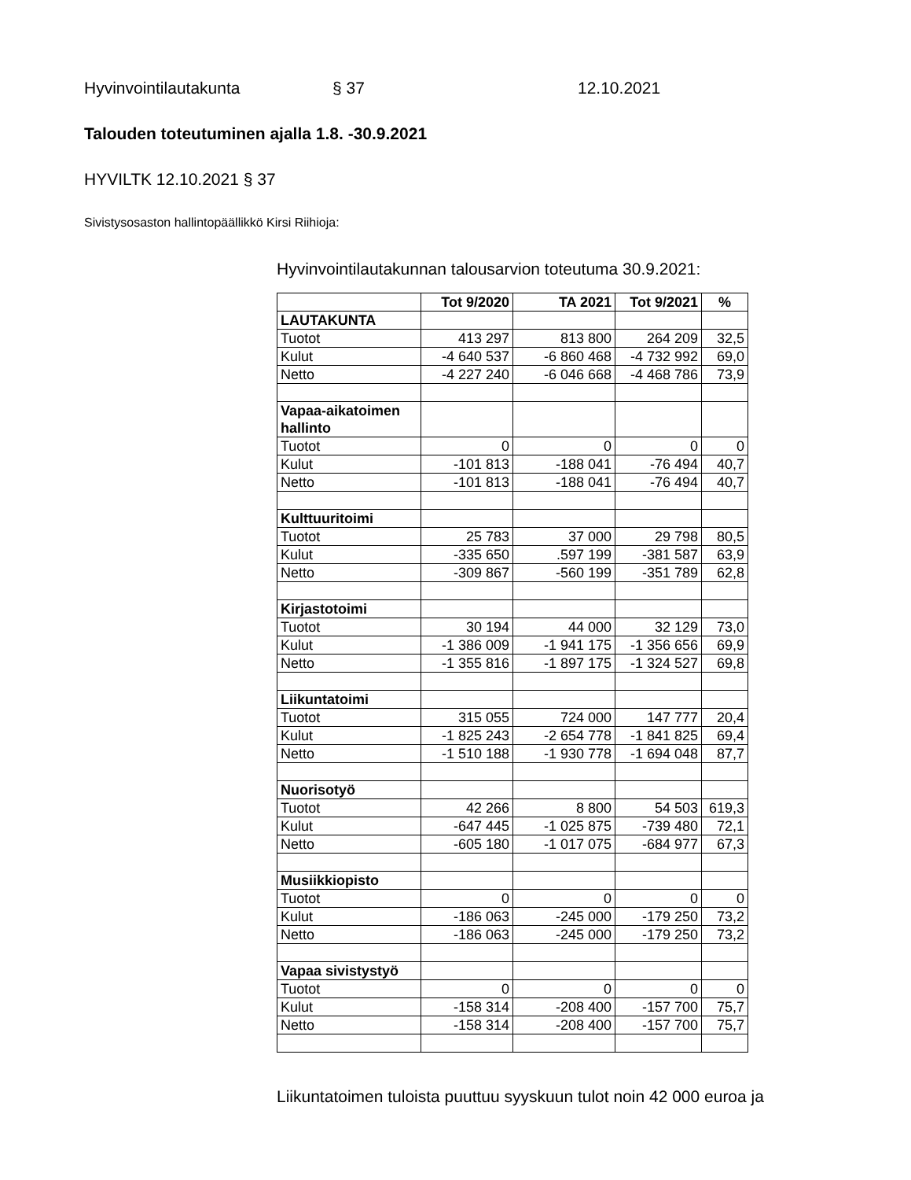Hyvinvointilautakunta § 37 12.10.2021
Talouden toteutuminen ajalla 1.8. -30.9.2021
HYVILTK 12.10.2021 § 37
Sivistysosaston hallintopäällikkö Kirsi Riihioja:
Hyvinvointilautakunnan talousarvion toteutuma 30.9.2021:
| | Tot 9/2020 | TA 2021 | Tot 9/2021 | % |
| --- | --- | --- | --- | --- |
| LAUTAKUNTA | | | | |
| Tuotot | 413 297 | 813 800 | 264 209 | 32,5 |
| Kulut | -4 640 537 | -6 860 468 | -4 732 992 | 69,0 |
| Netto | -4 227 240 | -6 046 668 | -4 468 786 | 73,9 |
| Vapaa-aikatoimen hallinto | | | | |
| Tuotot | 0 | 0 | 0 | 0 |
| Kulut | -101 813 | -188 041 | -76 494 | 40,7 |
| Netto | -101 813 | -188 041 | -76 494 | 40,7 |
| Kulttuuritoimi | | | | |
| Tuotot | 25 783 | 37 000 | 29 798 | 80,5 |
| Kulut | -335 650 | .597 199 | -381 587 | 63,9 |
| Netto | -309 867 | -560 199 | -351 789 | 62,8 |
| Kirjastotoimi | | | | |
| Tuotot | 30 194 | 44 000 | 32 129 | 73,0 |
| Kulut | -1 386 009 | -1 941 175 | -1 356 656 | 69,9 |
| Netto | -1 355 816 | -1 897 175 | -1 324 527 | 69,8 |
| Liikuntatoimi | | | | |
| Tuotot | 315 055 | 724 000 | 147 777 | 20,4 |
| Kulut | -1 825 243 | -2 654 778 | -1 841 825 | 69,4 |
| Netto | -1 510 188 | -1 930 778 | -1 694 048 | 87,7 |
| Nuorisotyö | | | | |
| Tuotot | 42 266 | 8 800 | 54 503 | 619,3 |
| Kulut | -647 445 | -1 025 875 | -739 480 | 72,1 |
| Netto | -605 180 | -1 017 075 | -684 977 | 67,3 |
| Musiikkiopisto | | | | |
| Tuotot | 0 | 0 | 0 | 0 |
| Kulut | -186 063 | -245 000 | -179 250 | 73,2 |
| Netto | -186 063 | -245 000 | -179 250 | 73,2 |
| Vapaa sivistystyö | | | | |
| Tuotot | 0 | 0 | 0 | 0 |
| Kulut | -158 314 | -208 400 | -157 700 | 75,7 |
| Netto | -158 314 | -208 400 | -157 700 | 75,7 |
Liikuntatoimen tuloista puuttuu syyskuun tulot noin 42 000 euroa ja